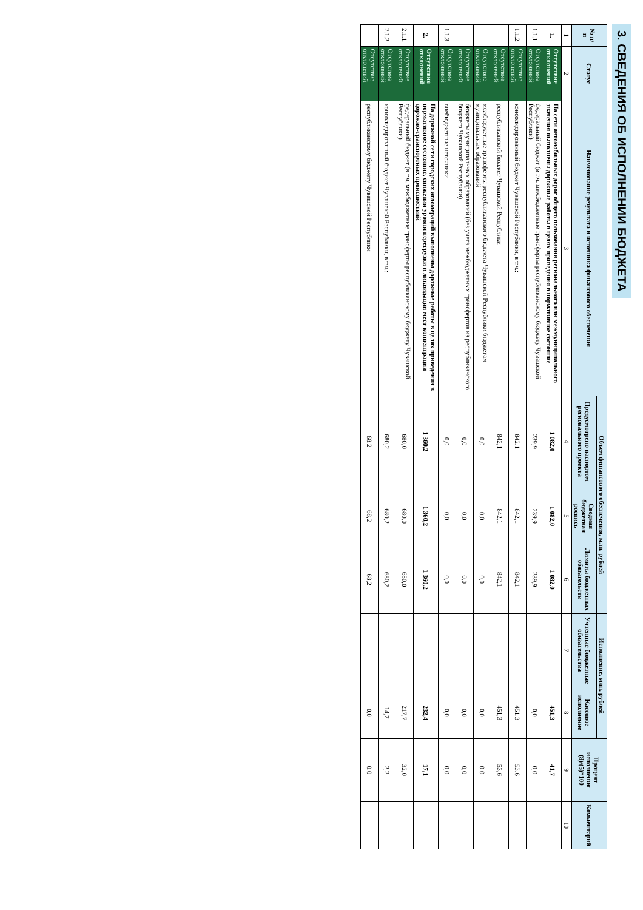3. СВЕДЕНИЯ ОБ ИСПОЛНЕНИИ БЮДЖЕТА
| № п/п | Статус | Наименование результата и источника финансового обеспечения | Объем финансового обеспечения, млн. рублей | | | Исполнение, млн. рублей | | Процент исполнения (8)/(5)*100 | Комментарий |
| --- | --- | --- | --- | --- | --- | --- | --- | --- | --- |
| | | | Предусмотрено паспортом регионального проекта | Сводная бюджетная роспись | Лимиты бюджетных обязательств | Учтенные бюджетные обязательства | Кассовое исполнение | | |
| 1 | 2 | 3 | 4 | 5 | 6 | 7 | 8 | 9 | 10 |
| 1. | Отсутствие отклонений | На сети автомобильных дорог общего пользования регионального или межмуниципального значения выполнены дорожные работы в целях приведения в нормативное состояние | 1 082,0 | 1 082,0 | 1 082,0 | | 451,3 | 41,7 | |
| 1.1.1. | Отсутствие отклонений | федеральный бюджет (в т.ч. межбюджетные трансферты республиканскому бюджету Чувашской Республики) | 239,9 | 239,9 | 239,9 | | 0,0 | 0,0 | |
| 1.1.2. | Отсутствие отклонений | консолидированный бюджет Чувашской Республики, в т.ч.: | 842,1 | 842,1 | 842,1 | | 451,3 | 53,6 | |
| | Отсутствие отклонений | республиканский бюджет Чувашской Республики | 842,1 | 842,1 | 842,1 | | 451,3 | 53,6 | |
| | Отсутствие отклонений | межбюджетные трансферты республиканского бюджета Чувашской Республики бюджетам муниципальных образований | 0,0 | 0,0 | 0,0 | | 0,0 | 0,0 | |
| | Отсутствие отклонений | бюджеты муниципальных образований (без учета межбюджетных трансфертов из республиканского бюджета Чувашской Республики) | 0,0 | 0,0 | 0,0 | | 0,0 | 0,0 | |
| 1.1.3. | Отсутствие отклонений | внебюджетные источники | 0,0 | 0,0 | 0,0 | | 0,0 | 0,0 | |
| 2. | Отсутствие отклонений | На дорожной сети городских агломераций выполнены дорожные работы в целях приведения в нормативное состояние, снижения уровня перегрузки и ликвидации мест концентрации дорожно-транспортных происшествий | 1 360,2 | 1 360,2 | 1 360,2 | | 232,4 | 17,1 | |
| 2.1.1. | Отсутствие отклонений | федеральный бюджет (в т.ч. межбюджетные трансферты республиканскому бюджету Чувашской Республики) | 680,0 | 680,0 | 680,0 | | 217,7 | 32,0 | |
| 2.1.2. | Отсутствие отклонений | консолидированный бюджет Чувашской Республики, в т.ч.: | 680,2 | 680,2 | 680,2 | | 14,7 | 2,2 | |
| | Отсутствие отклонений | республиканскому бюджету Чувашской Республики | 68,2 | 68,2 | 68,2 | | 0,0 | 0,0 | |